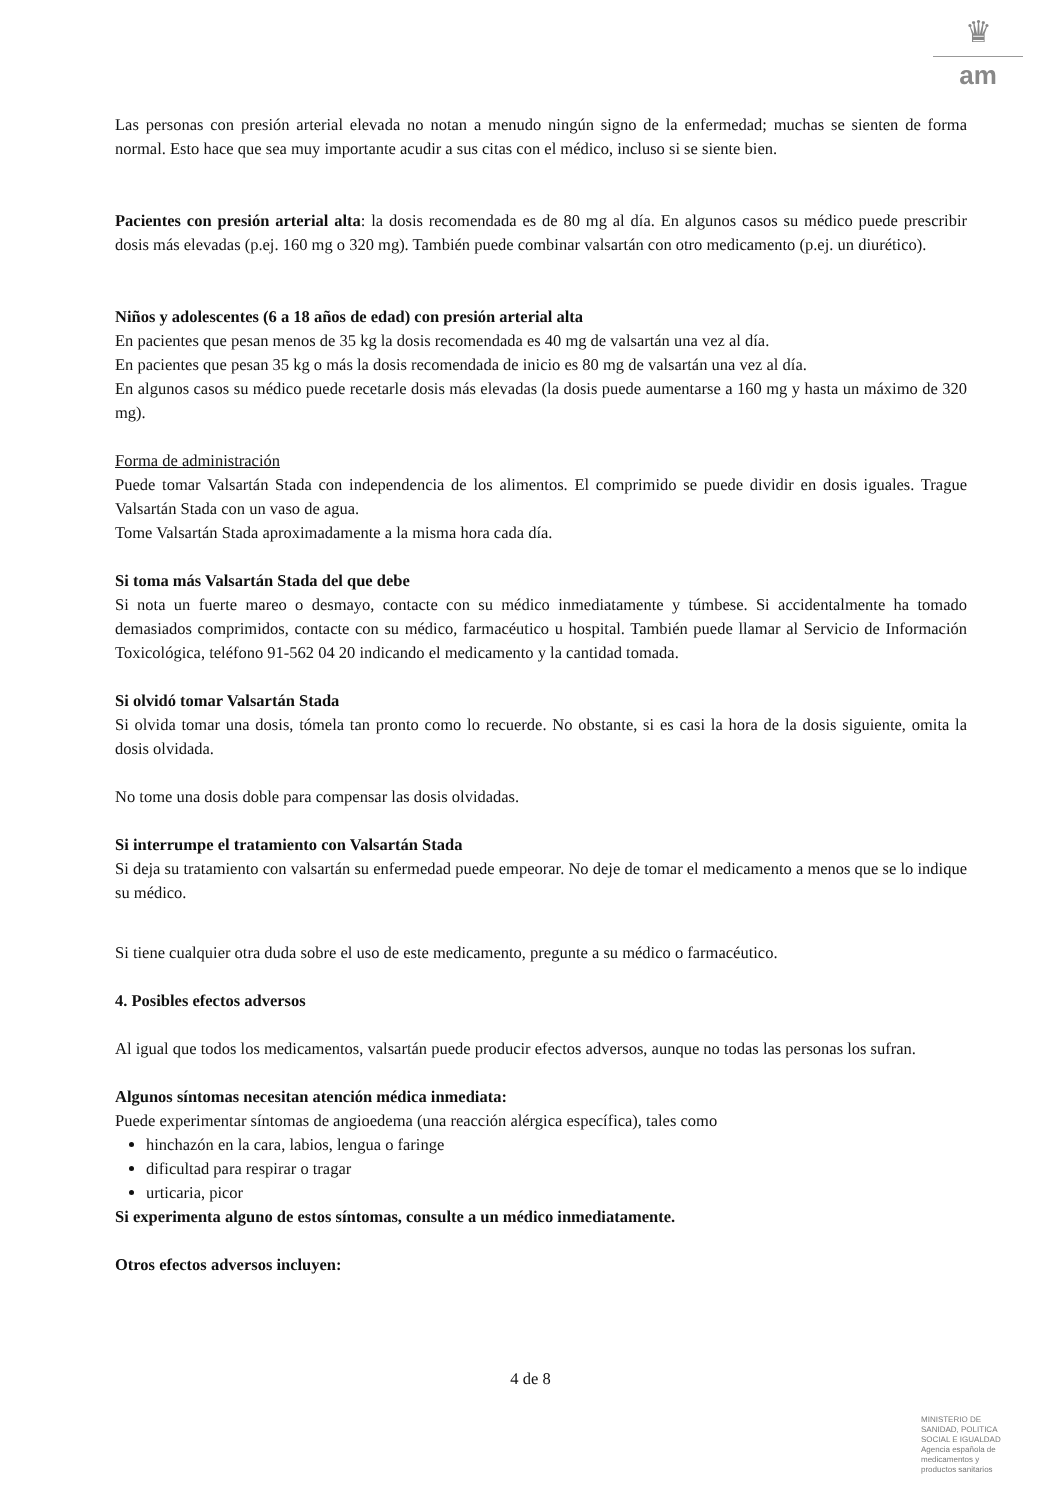♛
am
Las personas con presión arterial elevada no notan a menudo ningún signo de la enfermedad; muchas se sienten de forma normal. Esto hace que sea muy importante acudir a sus citas con el médico, incluso si se siente bien.
Pacientes con presión arterial alta: la dosis recomendada es de 80 mg al día. En algunos casos su médico puede prescribir dosis más elevadas (p.ej. 160 mg o 320 mg). También puede combinar valsartán con otro medicamento (p.ej. un diurético).
Niños y adolescentes (6 a 18 años de edad) con presión arterial alta
En pacientes que pesan menos de 35 kg la dosis recomendada es 40 mg de valsartán una vez al día.
En pacientes que pesan 35 kg o más la dosis recomendada de inicio es 80 mg de valsartán una vez al día.
En algunos casos su médico puede recetarle dosis más elevadas (la dosis puede aumentarse a 160 mg y hasta un máximo de 320 mg).
Forma de administración
Puede tomar Valsartán Stada con independencia de los alimentos. El comprimido se puede dividir en dosis iguales. Trague Valsartán Stada con un vaso de agua.
Tome Valsartán Stada aproximadamente a la misma hora cada día.
Si toma más Valsartán Stada del que debe
Si nota un fuerte mareo o desmayo, contacte con su médico inmediatamente y túmbese. Si accidentalmente ha tomado demasiados comprimidos, contacte con su médico, farmacéutico u hospital. También puede llamar al Servicio de Información Toxicológica, teléfono 91-562 04 20 indicando el medicamento y la cantidad tomada.
Si olvidó tomar Valsartán Stada
Si olvida tomar una dosis, tómela tan pronto como lo recuerde. No obstante, si es casi la hora de la dosis siguiente, omita la dosis olvidada.
No tome una dosis doble para compensar las dosis olvidadas.
Si interrumpe el tratamiento con Valsartán Stada
Si deja su tratamiento con valsartán su enfermedad puede empeorar. No deje de tomar el medicamento a menos que se lo indique su médico.
Si tiene cualquier otra duda sobre el uso de este medicamento, pregunte a su médico o farmacéutico.
4. Posibles efectos adversos
Al igual que todos los medicamentos, valsartán puede producir efectos adversos, aunque no todas las personas los sufran.
Algunos síntomas necesitan atención médica inmediata:
Puede experimentar síntomas de angioedema (una reacción alérgica específica), tales como
hinchazón en la cara, labios, lengua o faringe
dificultad para respirar o tragar
urticaria, picor
Si experimenta alguno de estos síntomas, consulte a un médico inmediatamente.
Otros efectos adversos incluyen:
4 de 8
MINISTERIO DE
SANIDAD, POLITICA
SOCIAL E IGUALDAD
Agencia española de
medicamentos y
productos sanitarios